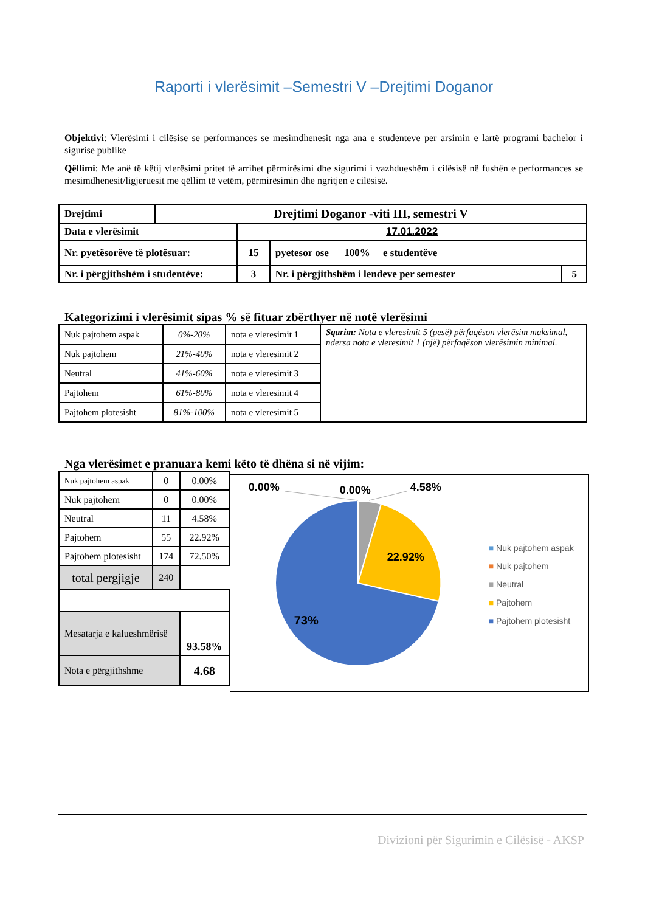Raporti i vlerësimit –Semestri V –Drejtimi Doganor
Objektivi: Vlerësimi i cilësise se performances se mesimdhenesit nga ana e studenteve per arsimin e lartë programi bachelor i sigurise publike
Qëllimi: Me anë të këtij vlerësimi pritet të arrihet përmirësimi dhe sigurimi i vazhdueshëm i cilësisë në fushën e performances se mesimdhenesit/ligjeruesit me qëllim të vetëm, përmirësimin dhe ngritjen e cilësisë.
| Drejtimi | Drejtimi Doganor -viti III, semestri V | | | |
| Data e vlerësimit | | 17.01.2022 | | |
| Nr. pyetësorëve të plotësuar: | | 15 | pyetesor ose 100% e studentëve | |
| Nr. i përgjithshëm i studentëve: | | 3 | Nr. i përgjithshëm i lendeve per semester | 5 |
Kategorizimi i vlerësimit sipas % së fituar zbërthyer në notë vlerësimi
| Nuk pajtohem aspak | 0%-20% | nota e vleresimit 1 | Sqarim: Nota e vleresimit 5 (pesë) përfaqëson vlerësim maksimal, ndersa nota e vleresimit 1 (një) përfaqëson vlerësimin minimal. |
| Nuk pajtohem | 21%-40% | nota e vleresimit 2 | |
| Neutral | 41%-60% | nota e vleresimit 3 | |
| Pajtohem | 61%-80% | nota e vleresimit 4 | |
| Pajtohem plotesisht | 81%-100% | nota e vleresimit 5 | |
Nga vlerësimet e pranuara kemi këto të dhëna si në vijim:
| Nuk pajtohem aspak | 0 | 0.00% |
| Nuk pajtohem | 0 | 0.00% |
| Neutral | 11 | 4.58% |
| Pajtohem | 55 | 22.92% |
| Pajtohem plotesisht | 174 | 72.50% |
| total pergjigje | 240 | |
| Mesatarja e kalueshmërisë | | 93.58% |
| Nota e përgjithshme | | 4.68 |
0.00% 0.00% 4.58%
22.92%
73%
■ Nuk pajtohem aspak
■ Nuk pajtohem
■ Neutral
■ Pajtohem
■ Pajtohem plotesisht
Divizioni për Sigurimin e Cilësisë - AKSP